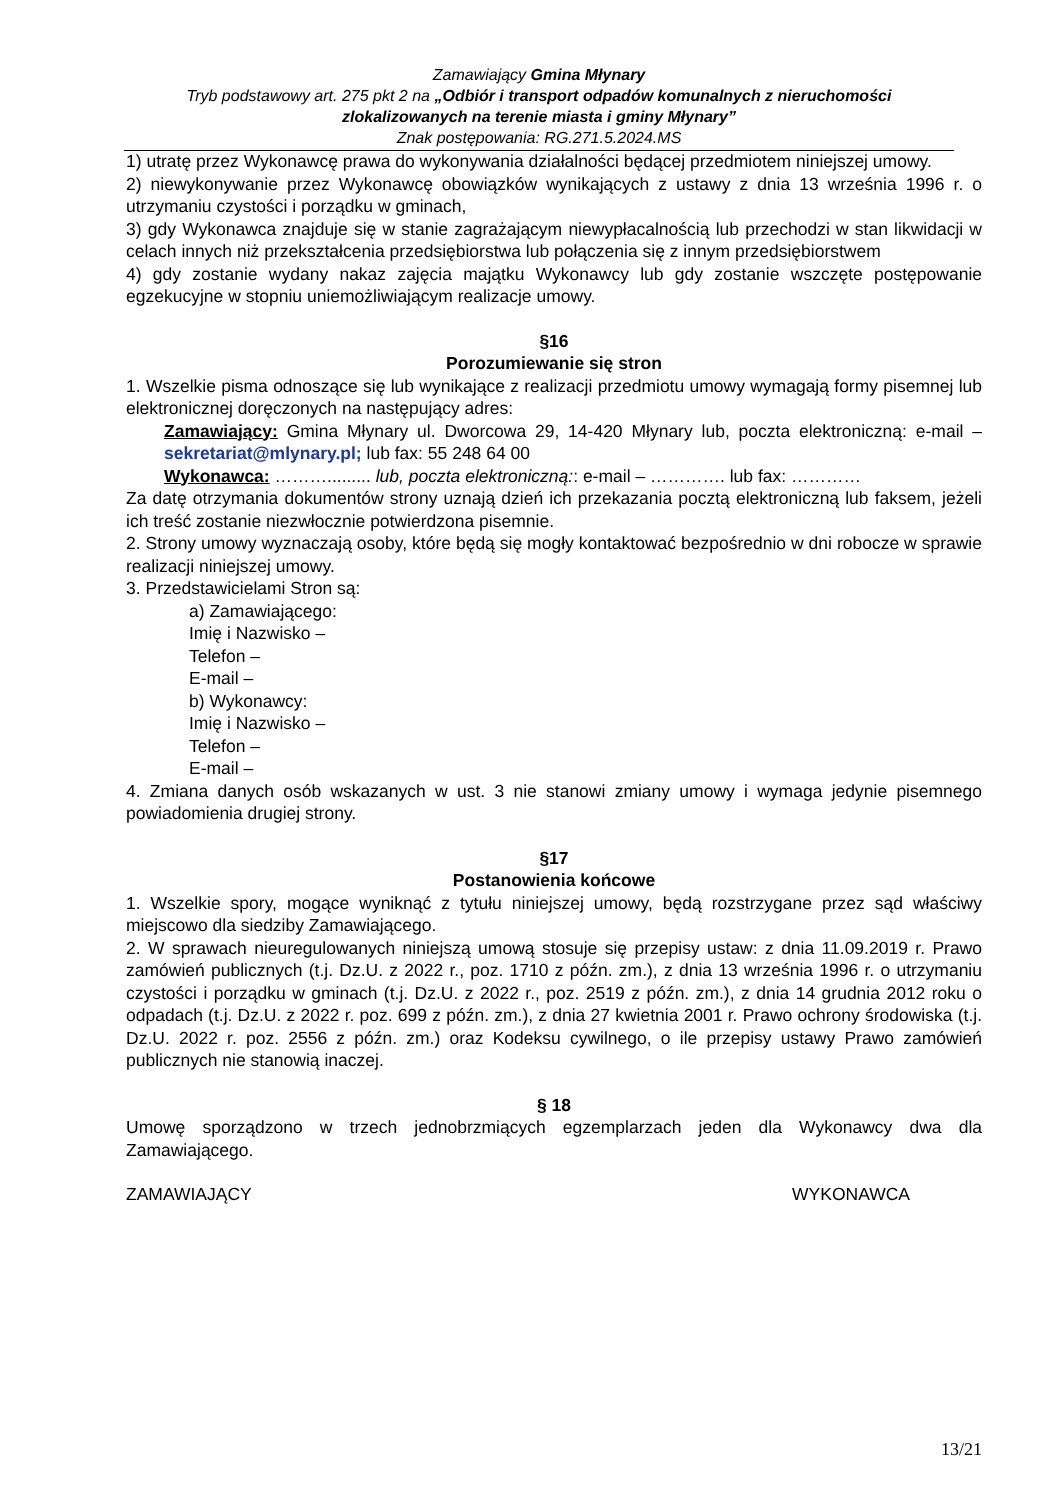Zamawiający Gmina Młynary
Tryb podstawowy art. 275 pkt 2 na „Odbiór i transport odpadów komunalnych z nieruchomości zlokalizowanych na terenie miasta i gminy Młynary”
Znak postępowania: RG.271.5.2024.MS
1) utratę przez Wykonawcę prawa do wykonywania działalności będącej przedmiotem niniejszej umowy.
2) niewykonywanie przez Wykonawcę obowiązków wynikających z ustawy z dnia 13 września 1996 r. o utrzymaniu czystości i porządku w gminach,
3) gdy Wykonawca znajduje się w stanie zagrażającym niewypłacalnością lub przechodzi w stan likwidacji w celach innych niż przekształcenia przedsiębiorstwa lub połączenia się z innym przedsiębiorstwem
4) gdy zostanie wydany nakaz zajęcia majątku Wykonawcy lub gdy zostanie wszczęte postępowanie egzekucyjne w stopniu uniemożliwiającym realizacje umowy.
§16
Porozumiewanie się stron
1. Wszelkie pisma odnoszące się lub wynikające z realizacji przedmiotu umowy wymagają formy pisemnej lub elektronicznej doręczonych na następujący adres:
Zamawiający: Gmina Młynary ul. Dworcowa 29, 14-420 Młynary lub, poczta elektroniczną: e-mail – sekretariat@mlynary.pl; lub fax: 55 248 64 00
Wykonawca: ………......... lub, poczta elektroniczną:: e-mail – …………. lub fax: …………
Za datę otrzymania dokumentów strony uznają dzień ich przekazania pocztą elektroniczną lub faksem, jeżeli ich treść zostanie niezwłocznie potwierdzona pisemnie.
2. Strony umowy wyznaczają osoby, które będą się mogły kontaktować bezpośrednio w dni robocze w sprawie realizacji niniejszej umowy.
3. Przedstawicielami Stron są:
a) Zamawiającego:
Imię i Nazwisko –
Telefon –
E-mail –
b) Wykonawcy:
Imię i Nazwisko –
Telefon –
E-mail –
4. Zmiana danych osób wskazanych w ust. 3 nie stanowi zmiany umowy i wymaga jedynie pisemnego powiadomienia drugiej strony.
§17
Postanowienia końcowe
1. Wszelkie spory, mogące wyniknąć z tytułu niniejszej umowy, będą rozstrzygane przez sąd właściwy miejscowo dla siedziby Zamawiającego.
2. W sprawach nieuregulowanych niniejszą umową stosuje się przepisy ustaw: z dnia 11.09.2019 r. Prawo zamówień publicznych (t.j. Dz.U. z 2022 r., poz. 1710 z późn. zm.), z dnia 13 września 1996 r. o utrzymaniu czystości i porządku w gminach (t.j. Dz.U. z 2022 r., poz. 2519 z późn. zm.), z dnia 14 grudnia 2012 roku o odpadach (t.j. Dz.U. z 2022 r. poz. 699 z późn. zm.), z dnia 27 kwietnia 2001 r. Prawo ochrony środowiska (t.j. Dz.U. 2022 r. poz. 2556 z późn. zm.) oraz Kodeksu cywilnego, o ile przepisy ustawy Prawo zamówień publicznych nie stanowią inaczej.
§ 18
Umowę sporządzono w trzech jednobrzmiących egzemplarzach jeden dla Wykonawcy dwa dla Zamawiającego.
ZAMAWIAJĄCY WYKONAWCA
13/21